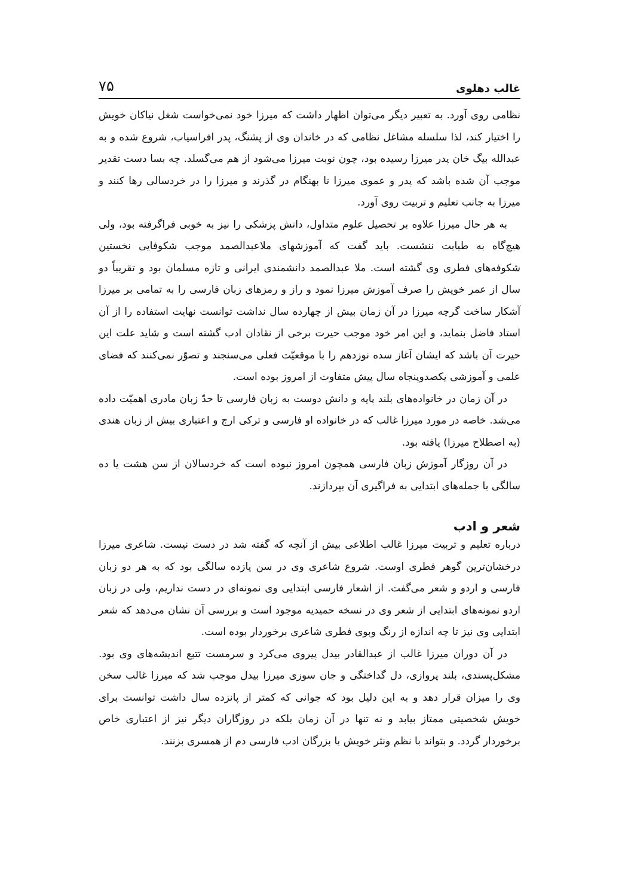غالب دهلوی ۷۵
نظامی روی آورد. به تعبیر دیگر می‌توان اظهار داشت که میرزا خود نمی‌خواست شغل نیاکان خویش را اختیار کند، لذا سلسله مشاغل نظامی که در خاندان وی از پشنگ، پدر افراسیاب، شروع شده و به عبدالله بیگ خان پدر میرزا رسیده بود، چون نوبت میرزا می‌شود از هم می‌گسلد. چه بسا دست تقدیر موجب آن شده باشد که پدر و عموی میرزا نا بهنگام در گذرند و میرزا را در خردسالی رها کنند و میرزا به جانب تعلیم و تربیت روی آورد.
به هر حال میرزا علاوه بر تحصیل علوم متداول، دانش پزشکی را نیز به خوبی فراگرفته بود، ولی هیچ‌گاه به طبابت ننشست. باید گفت که آموزشهای ملاعبدالصمد موجب شکوفایی نخستین شکوفه‌های فطری وی گشته است. ملا عبدالصمد دانشمندی ایرانی و تازه مسلمان بود و تقریباً دو سال از عمر خویش را صرف آموزش میرزا نمود و راز و رمزهای زبان فارسی را به تمامی بر میرزا آشکار ساخت گرچه میرزا در آن زمان بیش از چهارده سال نداشت توانست نهایت استفاده را از آن استاد فاضل بنماید، و این امر خود موجب حیرت برخی از نقادان ادب گشته است و شاید علت این حیرت آن باشد که ایشان آغاز سده نوزدهم را با موقعیّت فعلی می‌سنجند و تصوّر نمی‌کنند که فضای علمی و آموزشی یکصدوپنجاه سال پیش متفاوت از امروز بوده است.
در آن زمان در خانواده‌های بلند پایه و دانش دوست به زبان فارسی تا حدّ زبان مادری اهمیّت داده می‌شد. خاصه در مورد میرزا غالب که در خانواده او فارسی و ترکی ارج و اعتباری بیش از زبان هندی (به اصطلاح میرزا) یافته بود.
در آن روزگار آموزش زبان فارسی همچون امروز نبوده است که خردسالان از سن هشت یا ده سالگی با جمله‌های ابتدایی به فراگیری آن بپردازند.
شعر و ادب
درباره تعلیم و تربیت میرزا غالب اطلاعی بیش از آنچه که گفته شد در دست نیست. شاعری میرزا درخشان‌ترین گوهر فطری اوست. شروع شاعری وی در سن یازده سالگی بود که به هر دو زبان فارسی و اردو و شعر می‌گفت. از اشعار فارسی ابتدایی وی نمونه‌ای در دست نداریم، ولی در زبان اردو نمونه‌های ابتدایی از شعر وی در نسخه حمیدیه موجود است و بررسی آن نشان می‌دهد که شعر ابتدایی وی نیز تا چه اندازه از رنگ وبوی فطری شاعری برخوردار بوده است.
در آن دوران میرزا غالب از عبدالقادر بیدل پیروی می‌کرد و سرمست تتبع اندیشه‌های وی بود. مشکل‌پسندی، بلند پروازی، دل گداختگی و جان سوزی میرزا بیدل موجب شد که میرزا غالب سخن وی را میزان قرار دهد و به این دلیل بود که جوانی که کمتر از پانزده سال داشت توانست برای خویش شخصیتی ممتاز بیابد و نه تنها در آن زمان بلکه در روزگاران دیگر نیز از اعتباری خاص برخوردار گردد. و بتواند با نظم ونثر خویش با بزرگان ادب فارسی دم از همسری بزنند.